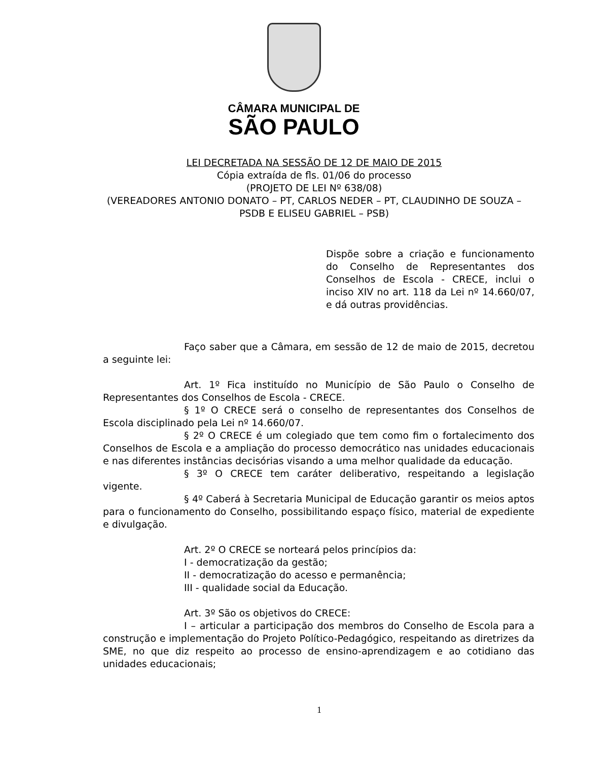CÂMARA MUNICIPAL DE
SÃO PAULO
LEI DECRETADA NA SESSÃO DE 12 DE MAIO DE 2015
Cópia extraída de fls. 01/06 do processo
(PROJETO DE LEI Nº 638/08)
(VEREADORES ANTONIO DONATO – PT, CARLOS NEDER – PT, CLAUDINHO DE SOUZA – PSDB E ELISEU GABRIEL – PSB)
Dispõe sobre a criação e funcionamento do Conselho de Representantes dos Conselhos de Escola - CRECE, inclui o inciso XIV no art. 118 da Lei nº 14.660/07, e dá outras providências.
Faço saber que a Câmara, em sessão de 12 de maio de 2015, decretou a seguinte lei:
Art. 1º Fica instituído no Município de São Paulo o Conselho de Representantes dos Conselhos de Escola - CRECE.
§ 1º O CRECE será o conselho de representantes dos Conselhos de Escola disciplinado pela Lei nº 14.660/07.
§ 2º O CRECE é um colegiado que tem como fim o fortalecimento dos Conselhos de Escola e a ampliação do processo democrático nas unidades educacionais e nas diferentes instâncias decisórias visando a uma melhor qualidade da educação.
§ 3º O CRECE tem caráter deliberativo, respeitando a legislação vigente.
§ 4º Caberá à Secretaria Municipal de Educação garantir os meios aptos para o funcionamento do Conselho, possibilitando espaço físico, material de expediente e divulgação.
Art. 2º O CRECE se norteará pelos princípios da:
I - democratização da gestão;
II - democratização do acesso e permanência;
III - qualidade social da Educação.
Art. 3º São os objetivos do CRECE:
I – articular a participação dos membros do Conselho de Escola para a construção e implementação do Projeto Político-Pedagógico, respeitando as diretrizes da SME, no que diz respeito ao processo de ensino-aprendizagem e ao cotidiano das unidades educacionais;
1